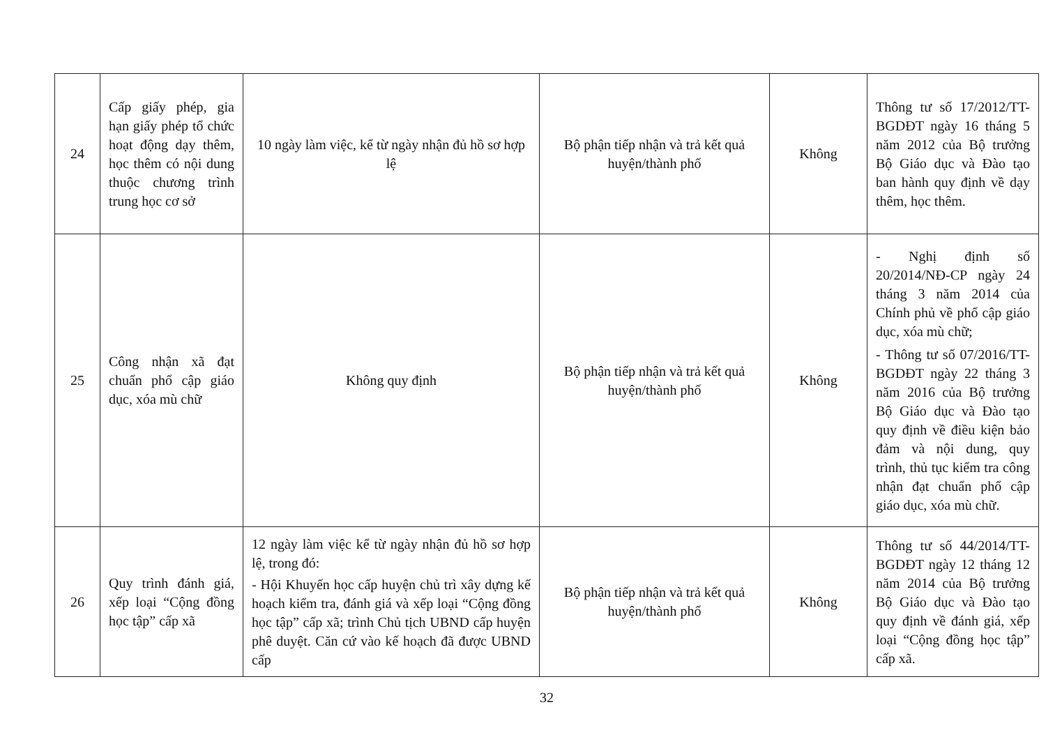| 24 | Cấp giấy phép, gia hạn giấy phép tổ chức hoạt động dạy thêm, học thêm có nội dung thuộc chương trình trung học cơ sở | 10 ngày làm việc, kể từ ngày nhận đủ hồ sơ hợp lệ | Bộ phận tiếp nhận và trả kết quả huyện/thành phố | Không | Thông tư số 17/2012/TT-BGDĐT ngày 16 tháng 5 năm 2012 của Bộ trưởng Bộ Giáo dục và Đào tạo ban hành quy định về dạy thêm, học thêm. |
| 25 | Công nhận xã đạt chuẩn phổ cập giáo dục, xóa mù chữ | Không quy định | Bộ phận tiếp nhận và trả kết quả huyện/thành phố | Không | - Nghị định số 20/2014/NĐ-CP ngày 24 tháng 3 năm 2014 của Chính phủ về phổ cập giáo dục, xóa mù chữ; - Thông tư số 07/2016/TT-BGDĐT ngày 22 tháng 3 năm 2016 của Bộ trưởng Bộ Giáo dục và Đào tạo quy định về điều kiện bảo đảm và nội dung, quy trình, thủ tục kiểm tra công nhận đạt chuẩn phổ cập giáo dục, xóa mù chữ. |
| 26 | Quy trình đánh giá, xếp loại “Cộng đồng học tập” cấp xã | 12 ngày làm việc kể từ ngày nhận đủ hồ sơ hợp lệ, trong đó: - Hội Khuyến học cấp huyện chủ trì xây dựng kế hoạch kiểm tra, đánh giá và xếp loại “Cộng đồng học tập” cấp xã; trình Chủ tịch UBND cấp huyện phê duyệt. Căn cứ vào kế hoạch đã được UBND cấp | Bộ phận tiếp nhận và trả kết quả huyện/thành phố | Không | Thông tư số 44/2014/TT-BGDĐT ngày 12 tháng 12 năm 2014 của Bộ trưởng Bộ Giáo dục và Đào tạo quy định về đánh giá, xếp loại “Cộng đồng học tập” cấp xã. |
32